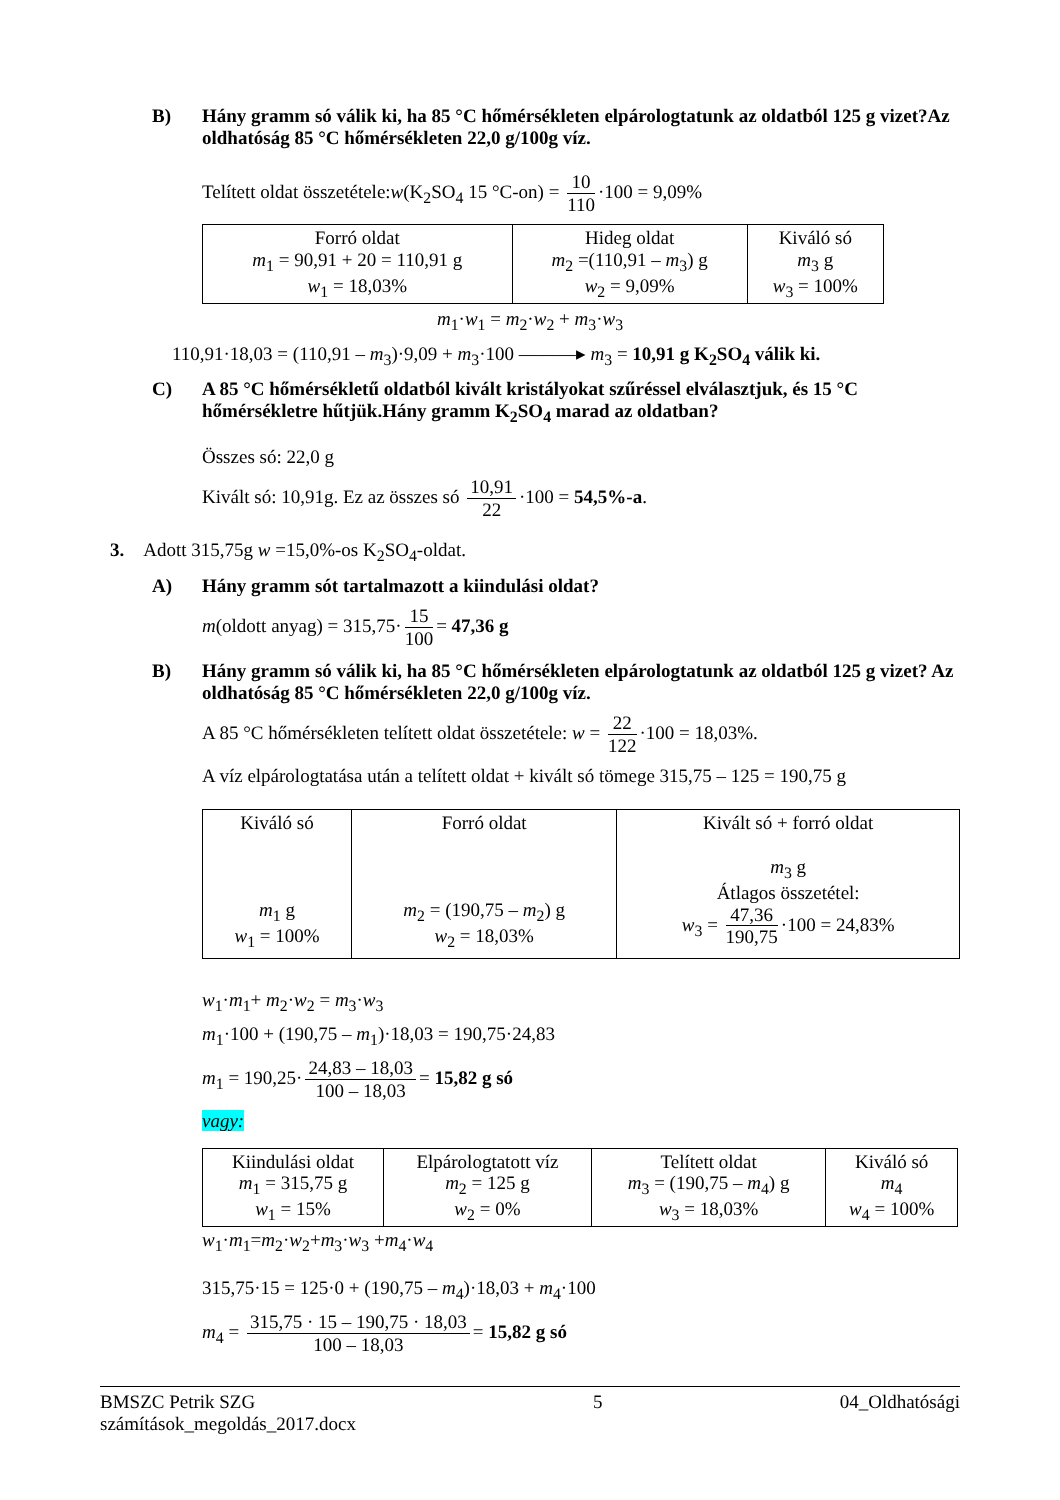B) Hány gramm só válik ki, ha 85 °C hőmérsékleten elpárologtatunk az oldatból 125 g vizet?Az oldhatóság 85 °C hőmérsékleten 22,0 g/100g víz.
Telített oldat összetétele:w(K<sub>2</sub>SO<sub>4</sub> 15 °C-on) = 10 110 ·100 = 9,09%
| Forró oldat m<sub>1</sub> = 90,91 + 20 = 110,91 g w<sub>1</sub> = 18,03% | Hideg oldat m<sub>2</sub> =(110,91 – m<sub>3</sub>) g w<sub>2</sub> = 9,09% | Kiváló só m<sub>3</sub> g w<sub>3</sub> = 100% |
m<sub>1</sub>·w<sub>1</sub> = m<sub>2</sub>·w<sub>2</sub> + m<sub>3</sub>·w<sub>3</sub>
110,91·18,03 = (110,91 – m<sub>3</sub>)·9,09 + m<sub>3</sub>·100 ———▸ m<sub>3</sub> = 10,91 g K<sub>2</sub>SO<sub>4</sub> válik ki.
C) A 85 °C hőmérsékletű oldatból kivált kristályokat szűréssel elválasztjuk, és 15 °C hőmérsékletre hűtjük.Hány gramm K<sub>2</sub>SO<sub>4</sub> marad az oldatban?
Összes só: 22,0 g
Kivált só: 10,91g. Ez az összes só 10,91 22 ·100 = 54,5%-a.
3. Adott 315,75g w =15,0%-os K<sub>2</sub>SO<sub>4</sub>-oldat.
A) Hány gramm sót tartalmazott a kiindulási oldat?
m(oldott anyag) = 315,75· 15 100 = 47,36 g
B) Hány gramm só válik ki, ha 85 °C hőmérsékleten elpárologtatunk az oldatból 125 g vizet? Az oldhatóság 85 °C hőmérsékleten 22,0 g/100g víz.
A 85 °C hőmérsékleten telített oldat összetétele: w = 22 122 ·100 = 18,03%.
A víz elpárologtatása után a telített oldat + kivált só tömege 315,75 – 125 = 190,75 g
| Kiváló só m<sub>1</sub> g w<sub>1</sub> = 100% | Forró oldat m<sub>2</sub> = (190,75 – m<sub>2</sub>) g w<sub>2</sub> = 18,03% | Kivált só + forró oldat m<sub>3</sub> g Átlagos összetétel: w<sub>3</sub> = 47,36 190,75 ·100 = 24,83% |
w<sub>1</sub>·m<sub>1</sub>+ m<sub>2</sub>·w<sub>2</sub> = m<sub>3</sub>·w<sub>3</sub>
m<sub>1</sub>·100 + (190,75 – m<sub>1</sub>)·18,03 = 190,75·24,83
m<sub>1</sub> = 190,25· 24,83 – 18,03 100 – 18,03 = 15,82 g só
vagy:
| Kiindulási oldat m<sub>1</sub> = 315,75 g w<sub>1</sub> = 15% | Elpárologtatott víz m<sub>2</sub> = 125 g w<sub>2</sub> = 0% | Telített oldat m<sub>3</sub> = (190,75 – m<sub>4</sub>) g w<sub>3</sub> = 18,03% | Kiváló só m<sub>4</sub> w<sub>4</sub> = 100% |
w<sub>1</sub>·m<sub>1</sub>=m<sub>2</sub>·w<sub>2</sub>+m<sub>3</sub>·w<sub>3</sub> +m<sub>4</sub>·w<sub>4</sub>
315,75·15 = 125·0 + (190,75 – m<sub>4</sub>)·18,03 + m<sub>4</sub>·100
m<sub>4</sub> = 315,75 · 15 – 190,75 · 18,03 100 – 18,03 = 15,82 g só
BMSZC Petrik SZG
számítások_megoldás_2017.docx 5 04_Oldhatósági